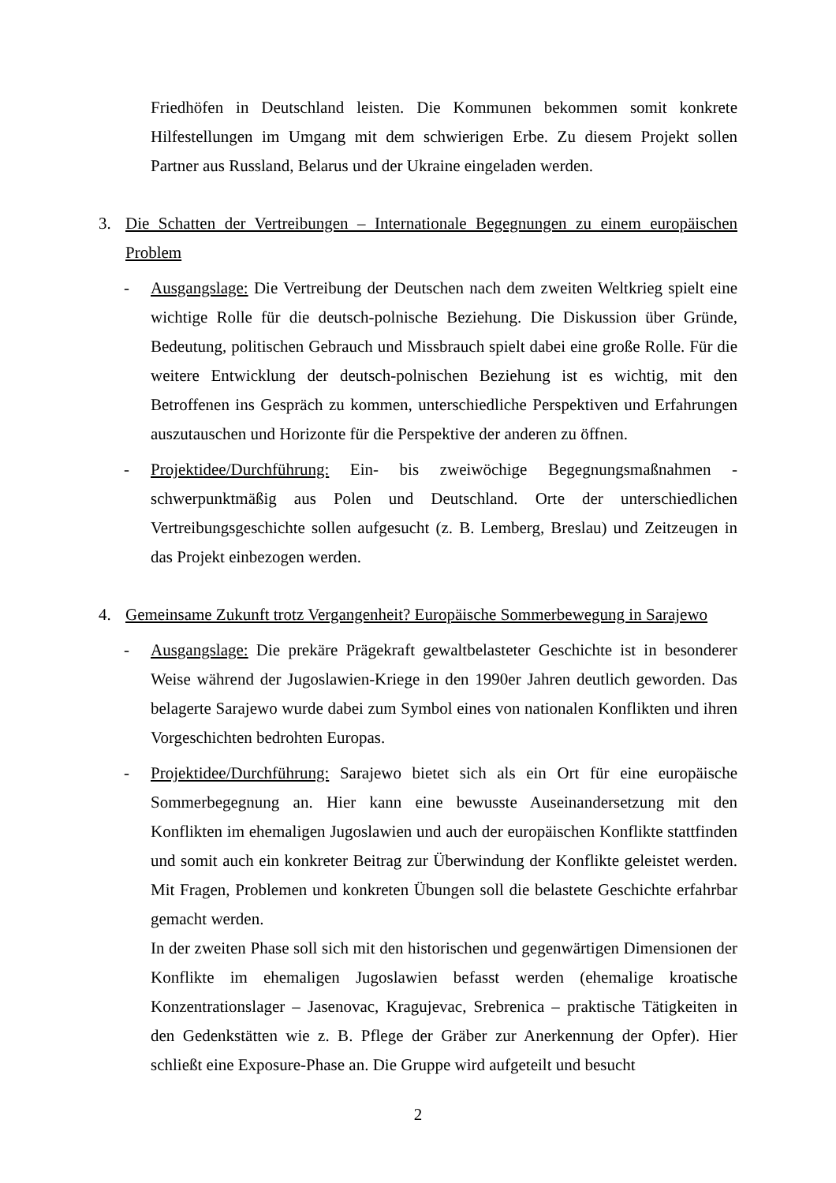Friedhöfen in Deutschland leisten. Die Kommunen bekommen somit konkrete Hilfestellungen im Umgang mit dem schwierigen Erbe. Zu diesem Projekt sollen Partner aus Russland, Belarus und der Ukraine eingeladen werden.
3. Die Schatten der Vertreibungen – Internationale Begegnungen zu einem europäischen Problem
- Ausgangslage: Die Vertreibung der Deutschen nach dem zweiten Weltkrieg spielt eine wichtige Rolle für die deutsch-polnische Beziehung. Die Diskussion über Gründe, Bedeutung, politischen Gebrauch und Missbrauch spielt dabei eine große Rolle. Für die weitere Entwicklung der deutsch-polnischen Beziehung ist es wichtig, mit den Betroffenen ins Gespräch zu kommen, unterschiedliche Perspektiven und Erfahrungen auszutauschen und Horizonte für die Perspektive der anderen zu öffnen.
- Projektidee/Durchführung: Ein- bis zweiwöchige Begegnungsmaßnahmen - schwerpunktmäßig aus Polen und Deutschland. Orte der unterschiedlichen Vertreibungsgeschichte sollen aufgesucht (z. B. Lemberg, Breslau) und Zeitzeugen in das Projekt einbezogen werden.
4. Gemeinsame Zukunft trotz Vergangenheit? Europäische Sommerbewegung in Sarajewo
- Ausgangslage: Die prekäre Prägekraft gewaltbelasteter Geschichte ist in besonderer Weise während der Jugoslawien-Kriege in den 1990er Jahren deutlich geworden. Das belagerte Sarajewo wurde dabei zum Symbol eines von nationalen Konflikten und ihren Vorgeschichten bedrohten Europas.
- Projektidee/Durchführung: Sarajewo bietet sich als ein Ort für eine europäische Sommerbegegnung an. Hier kann eine bewusste Auseinandersetzung mit den Konflikten im ehemaligen Jugoslawien und auch der europäischen Konflikte stattfinden und somit auch ein konkreter Beitrag zur Überwindung der Konflikte geleistet werden. Mit Fragen, Problemen und konkreten Übungen soll die belastete Geschichte erfahrbar gemacht werden.
In der zweiten Phase soll sich mit den historischen und gegenwärtigen Dimensionen der Konflikte im ehemaligen Jugoslawien befasst werden (ehemalige kroatische Konzentrationslager – Jasenovac, Kragujevac, Srebrenica – praktische Tätigkeiten in den Gedenkstätten wie z. B. Pflege der Gräber zur Anerkennung der Opfer). Hier schließt eine Exposure-Phase an. Die Gruppe wird aufgeteilt und besucht
2